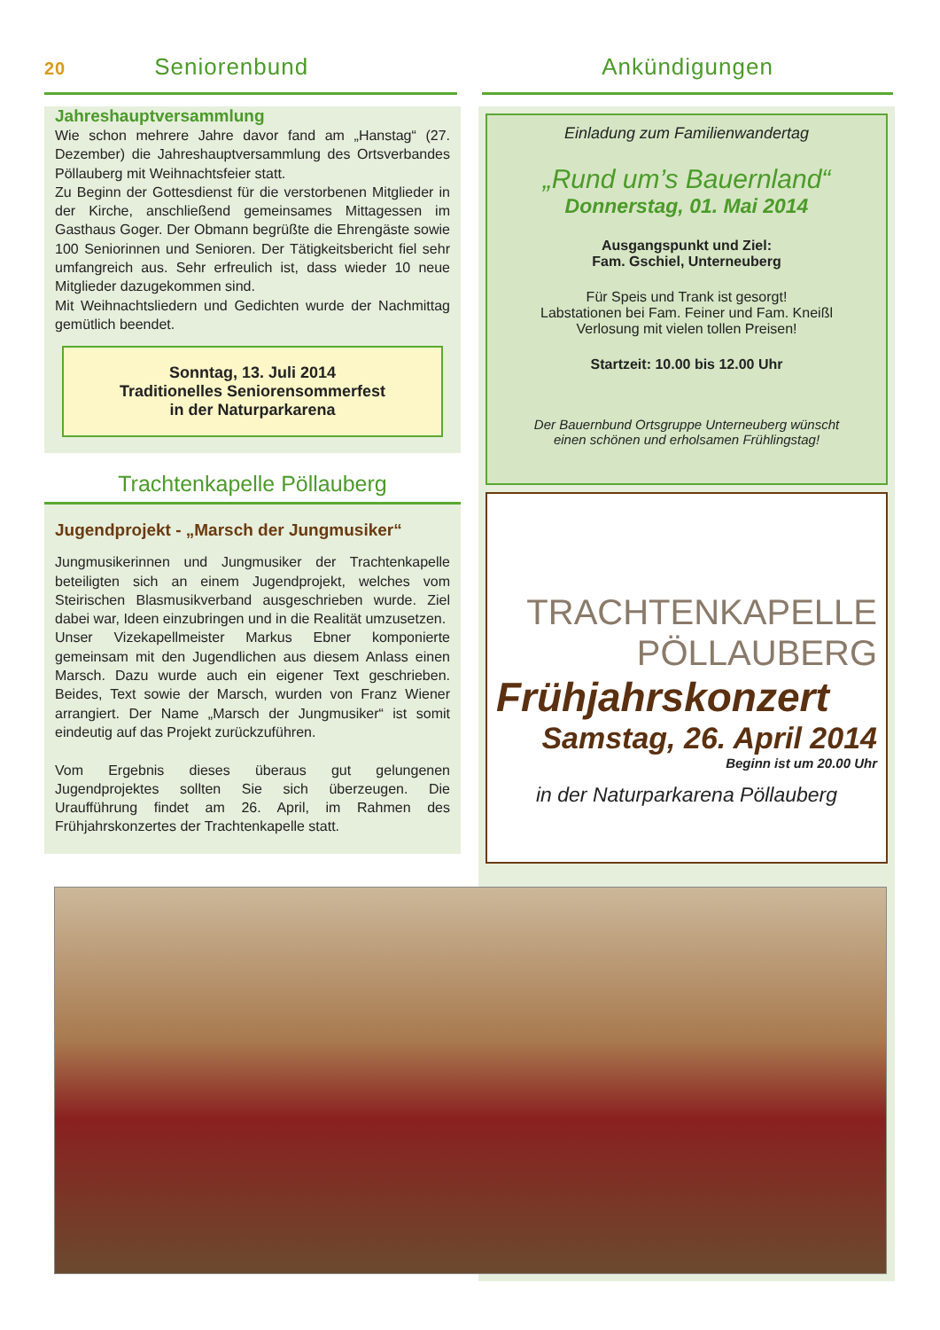20 Seniorenbund Ankündigungen
Jahreshauptversammlung
Wie schon mehrere Jahre davor fand am „Hanstag“ (27. Dezember) die Jahreshauptversammlung des Ortsverbandes Pöllauberg mit Weihnachtsfeier statt.
Zu Beginn der Gottesdienst für die verstorbenen Mitglieder in der Kirche, anschließend gemeinsames Mittagessen im Gasthaus Goger. Der Obmann begrüßte die Ehrengäste sowie 100 Seniorinnen und Senioren. Der Tätigkeitsbericht fiel sehr umfangreich aus. Sehr erfreulich ist, dass wieder 10 neue Mitglieder dazugekommen sind.
Mit Weihnachtsliedern und Gedichten wurde der Nachmittag gemütlich beendet.
Sonntag, 13. Juli 2014
Traditionelles Seniorensommerfest
in der Naturparkarena
Trachtenkapelle Pöllauberg
Jugendprojekt - „Marsch der Jungmusiker“
Jungmusikerinnen und Jungmusiker der Trachtenkapelle beteiligten sich an einem Jugendprojekt, welches vom Steirischen Blasmusikverband ausgeschrieben wurde. Ziel dabei war, Ideen einzubringen und in die Realität umzusetzen.
Unser Vizekapellmeister Markus Ebner komponierte gemeinsam mit den Jugendlichen aus diesem Anlass einen Marsch. Dazu wurde auch ein eigener Text geschrieben. Beides, Text sowie der Marsch, wurden von Franz Wiener arrangiert. Der Name „Marsch der Jungmusiker“ ist somit eindeutig auf das Projekt zurückzuführen.
Vom Ergebnis dieses überaus gut gelungenen Jugendprojektes sollten Sie sich überzeugen. Die Uraufführung findet am 26. April, im Rahmen des Frühjahrskonzertes der Trachtenkapelle statt.
Einladung zum Familienwandertag
„Rund um’s Bauernland“
Donnerstag, 01. Mai 2014
Ausgangspunkt und Ziel:
Fam. Gschiel, Unterneuberg
Für Speis und Trank ist gesorgt!
Labstationen bei Fam. Feiner und Fam. Kneißl
Verlosung mit vielen tollen Preisen!
Startzeit: 10.00 bis 12.00 Uhr
Der Bauernbund Ortsgruppe Unterneuberg wünscht
einen schönen und erholsamen Frühlingstag!
TRACHTENKAPELLE
PÖLLAUBERG
Frühjahrskonzert
Samstag, 26. April 2014
Beginn ist um 20.00 Uhr
in der Naturparkarena Pöllauberg